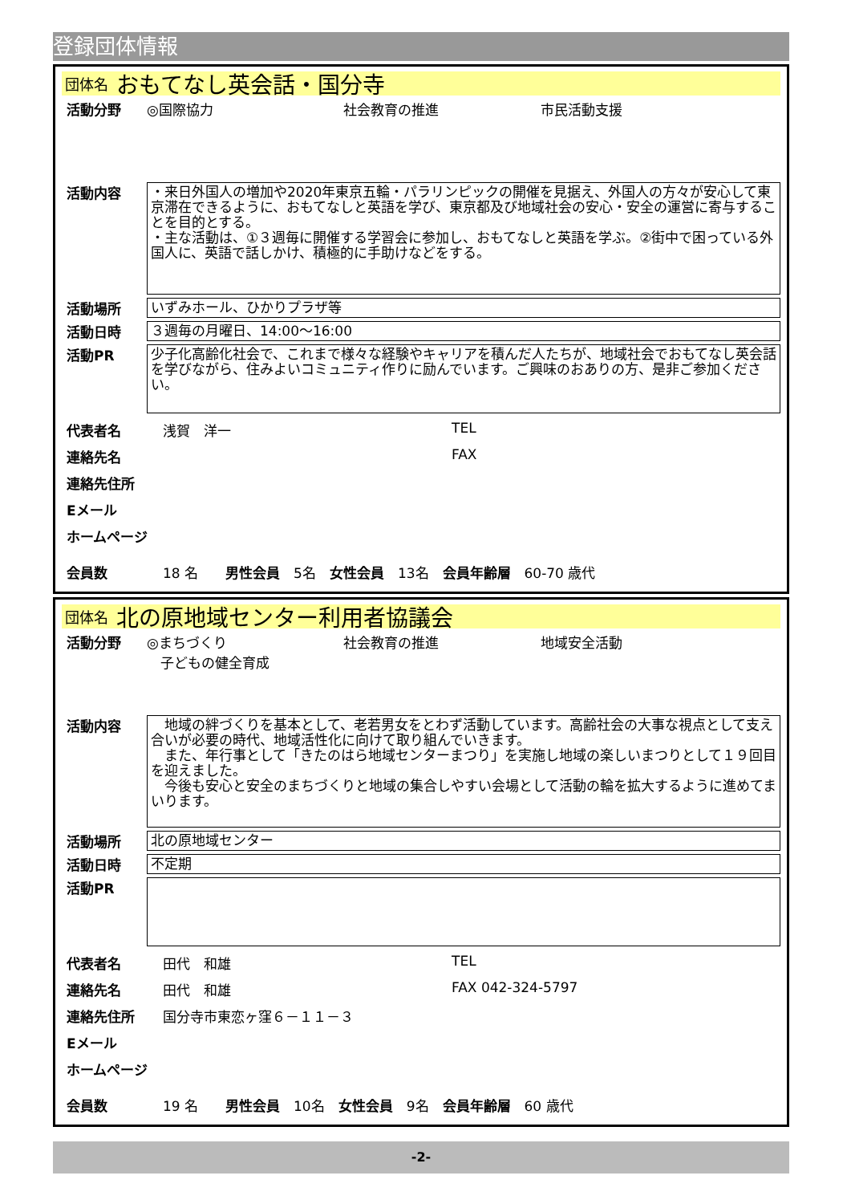登録団体情報
団体名 おもてなし英会話・国分寺
活動分野 ◎国際協力 社会教育の推進 市民活動支援
活動内容
・来日外国人の増加や2020年東京五輪・パラリンピックの開催を見据え、外国人の方々が安心して東京滞在できるように、おもてなしと英語を学び、東京都及び地域社会の安心・安全の運営に寄与することを目的とする。
・主な活動は、①３週毎に開催する学習会に参加し、おもてなしと英語を学ぶ。②街中で困っている外国人に、英語で話しかけ、積極的に手助けなどをする。
活動場所
いずみホール、ひかりプラザ等
活動日時
３週毎の月曜日、14:00～16:00
活動PR
少子化高齢化社会で、これまで様々な経験やキャリアを積んだ人たちが、地域社会でおもてなし英会話を学びながら、住みよいコミュニティ作りに励んでいます。ご興味のおありの方、是非ご参加ください。
代表者名 浅賀　洋一 TEL
連絡先名 FAX
連絡先住所
Eメール
ホームページ
会員数 18 名　　男性会員　5名　女性会員　13名　会員年齢層　60-70 歳代
団体名 北の原地域センター利用者協議会
活動分野 ◎まちづくり 社会教育の推進 地域安全活動
　子どもの健全育成
活動内容
　地域の絆づくりを基本として、老若男女をとわず活動しています。高齢社会の大事な視点として支え合いが必要の時代、地域活性化に向けて取り組んでいきます。
　また、年行事として「きたのはら地域センターまつり」を実施し地域の楽しいまつりとして１９回目を迎えました。
　今後も安心と安全のまちづくりと地域の集合しやすい会場として活動の輪を拡大するように進めてまいります。
活動場所
北の原地域センター
活動日時
不定期
活動PR
代表者名 田代　和雄 TEL
連絡先名 田代　和雄 FAX 042-324-5797
連絡先住所 国分寺市東恋ヶ窪６－１１－３
Eメール
ホームページ
会員数 19 名　　男性会員　10名　女性会員　9名　会員年齢層　60 歳代
-2-